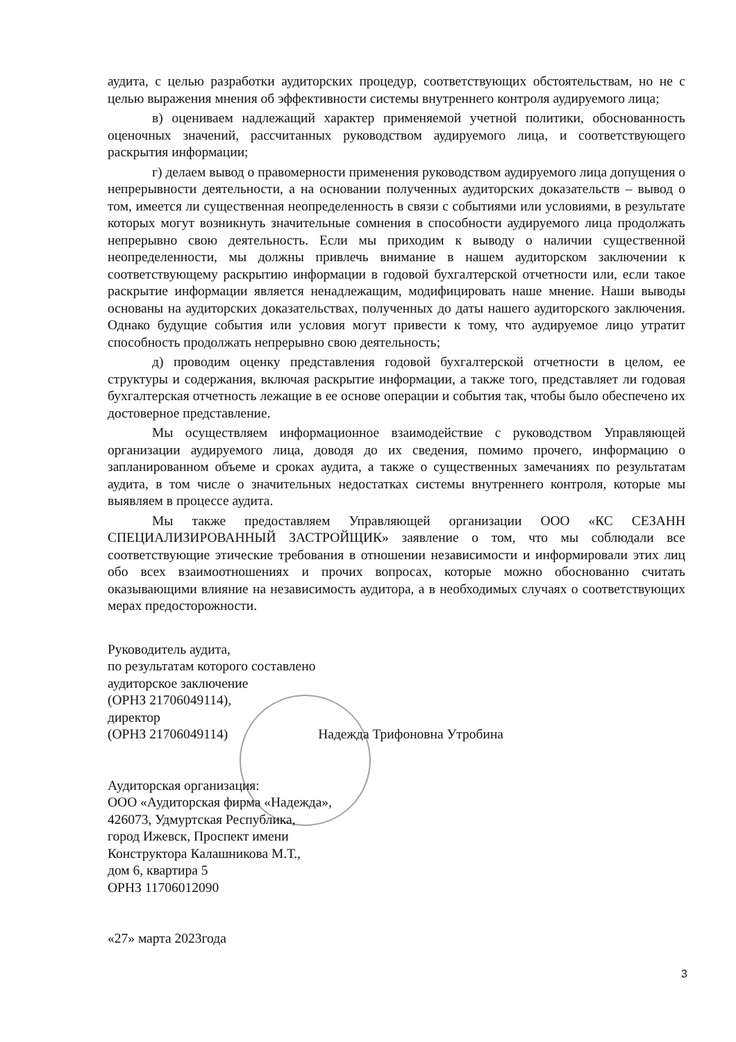аудита, с целью разработки аудиторских процедур, соответствующих обстоятельствам, но не с целью выражения мнения об эффективности системы внутреннего контроля аудируемого лица;
в) оцениваем надлежащий характер применяемой учетной политики, обоснованность оценочных значений, рассчитанных руководством аудируемого лица, и соответствующего раскрытия информации;
г) делаем вывод о правомерности применения руководством аудируемого лица допущения о непрерывности деятельности, а на основании полученных аудиторских доказательств – вывод о том, имеется ли существенная неопределенность в связи с событиями или условиями, в результате которых могут возникнуть значительные сомнения в способности аудируемого лица продолжать непрерывно свою деятельность. Если мы приходим к выводу о наличии существенной неопределенности, мы должны привлечь внимание в нашем аудиторском заключении к соответствующему раскрытию информации в годовой бухгалтерской отчетности или, если такое раскрытие информации является ненадлежащим, модифицировать наше мнение. Наши выводы основаны на аудиторских доказательствах, полученных до даты нашего аудиторского заключения. Однако будущие события или условия могут привести к тому, что аудируемое лицо утратит способность продолжать непрерывно свою деятельность;
д) проводим оценку представления годовой бухгалтерской отчетности в целом, ее структуры и содержания, включая раскрытие информации, а также того, представляет ли годовая бухгалтерская отчетность лежащие в ее основе операции и события так, чтобы было обеспечено их достоверное представление.
Мы осуществляем информационное взаимодействие с руководством Управляющей организации аудируемого лица, доводя до их сведения, помимо прочего, информацию о запланированном объеме и сроках аудита, а также о существенных замечаниях по результатам аудита, в том числе о значительных недостатках системы внутреннего контроля, которые мы выявляем в процессе аудита.
Мы также предоставляем Управляющей организации ООО «КС СЕЗАНН СПЕЦИАЛИЗИРОВАННЫЙ ЗАСТРОЙЩИК» заявление о том, что мы соблюдали все соответствующие этические требования в отношении независимости и информировали этих лиц обо всех взаимоотношениях и прочих вопросах, которые можно обоснованно считать оказывающими влияние на независимость аудитора, а в необходимых случаях о соответствующих мерах предосторожности.
Руководитель аудита,
по результатам которого составлено
аудиторское заключение
(ОРНЗ 21706049114),
директор
(ОРНЗ 21706049114) Надежда Трифоновна Утробина
Аудиторская организация:
ООО «Аудиторская фирма «Надежда»,
426073, Удмуртская Республика,
город Ижевск, Проспект имени
Конструктора Калашникова М.Т.,
дом 6, квартира 5
ОРНЗ 11706012090
«27» марта 2023года
3